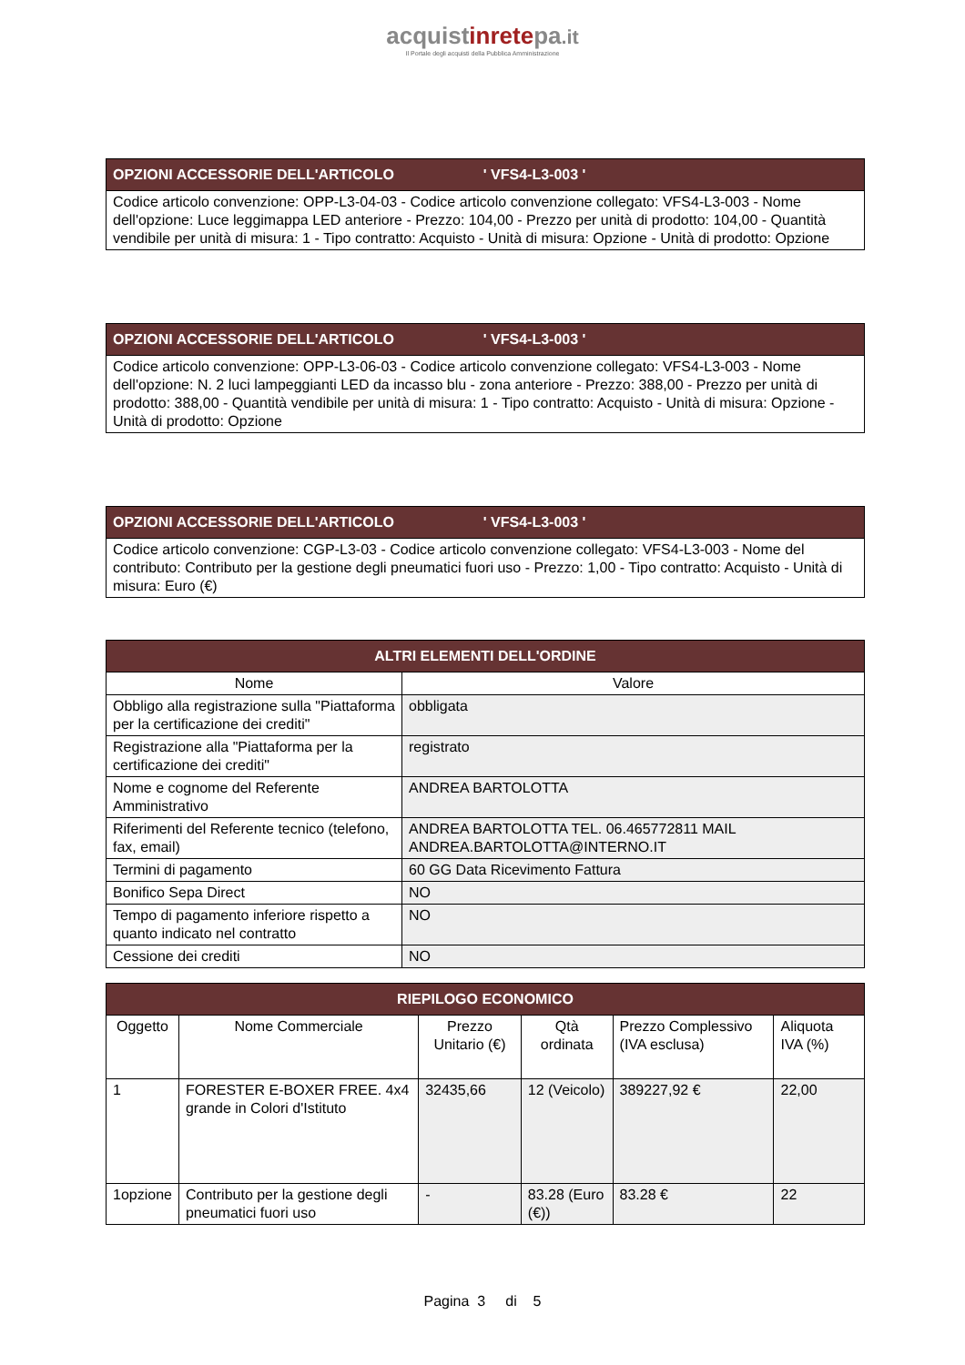acquistinretepa.it
Il Portale degli acquisti della Pubblica Amministrazione
| OPZIONI ACCESSORIE DELL'ARTICOLO ' VFS4-L3-003 ' |
| --- |
| Codice articolo convenzione: OPP-L3-04-03 - Codice articolo convenzione collegato: VFS4-L3-003 - Nome dell'opzione: Luce leggimappa LED anteriore - Prezzo: 104,00 - Prezzo per unità di prodotto: 104,00 - Quantità vendibile per unità di misura: 1 - Tipo contratto: Acquisto - Unità di misura: Opzione - Unità di prodotto: Opzione |
| OPZIONI ACCESSORIE DELL'ARTICOLO ' VFS4-L3-003 ' |
| --- |
| Codice articolo convenzione: OPP-L3-06-03 - Codice articolo convenzione collegato: VFS4-L3-003 - Nome dell'opzione: N. 2 luci lampeggianti LED da incasso blu - zona anteriore - Prezzo: 388,00 - Prezzo per unità di prodotto: 388,00 - Quantità vendibile per unità di misura: 1 - Tipo contratto: Acquisto - Unità di misura: Opzione - Unità di prodotto: Opzione |
| OPZIONI ACCESSORIE DELL'ARTICOLO ' VFS4-L3-003 ' |
| --- |
| Codice articolo convenzione: CGP-L3-03 - Codice articolo convenzione collegato: VFS4-L3-003 - Nome del contributo: Contributo per la gestione degli pneumatici fuori uso - Prezzo: 1,00 - Tipo contratto: Acquisto - Unità di misura: Euro (€) |
| ALTRI ELEMENTI DELL'ORDINE | |
| --- | --- |
| Nome | Valore |
| Obbligo alla registrazione sulla "Piattaforma per la certificazione dei crediti" | obbligata |
| Registrazione alla "Piattaforma per la certificazione dei crediti" | registrato |
| Nome e cognome del Referente Amministrativo | ANDREA BARTOLOTTA |
| Riferimenti del Referente tecnico (telefono, fax, email) | ANDREA BARTOLOTTA TEL. 06.465772811 MAIL ANDREA.BARTOLOTTA@INTERNO.IT |
| Termini di pagamento | 60 GG Data Ricevimento Fattura |
| Bonifico Sepa Direct | NO |
| Tempo di pagamento inferiore rispetto a quanto indicato nel contratto | NO |
| Cessione dei crediti | NO |
| RIEPILOGO ECONOMICO | | | | | |
| --- | --- | --- | --- | --- | --- |
| Oggetto | Nome Commerciale | Prezzo Unitario (€) | Qtà ordinata | Prezzo Complessivo (IVA esclusa) | Aliquota IVA (%) |
| 1 | FORESTER E-BOXER FREE. 4x4 grande in Colori d'Istituto | 32435,66 | 12 (Veicolo) | 389227,92 € | 22,00 |
| 1opzione | Contributo per la gestione degli pneumatici fuori uso | - | 83.28 (Euro (€)) | 83.28 € | 22 |
Pagina 3 di 5